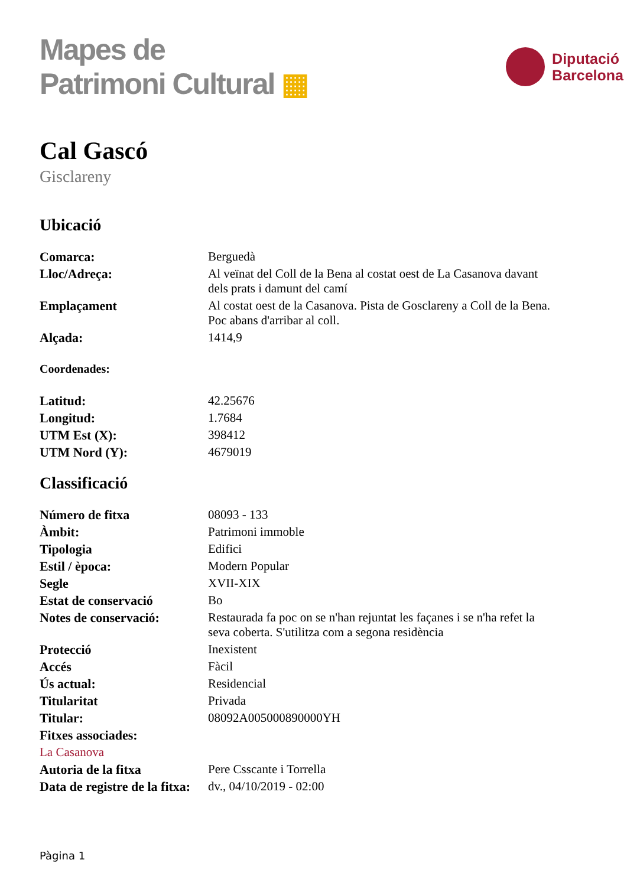Mapes de
Patrimoni Cultural ▦
Diputació
Barcelona
Cal Gascó
Gisclareny
Ubicació
| Comarca: | Berguedà |
| Lloc/Adreça: | Al veïnat del Coll de la Bena al costat oest de La Casanova davant dels prats i damunt del camí |
| Emplaçament | Al costat oest de la Casanova. Pista de Gosclareny a Coll de la Bena. Poc abans d'arribar al coll. |
| Alçada: | 1414,9 |
Coordenades:
| Latitud: | 42.25676 |
| Longitud: | 1.7684 |
| UTM Est (X): | 398412 |
| UTM Nord (Y): | 4679019 |
Classificació
| Número de fitxa | 08093 - 133 |
| Àmbit: | Patrimoni immoble |
| Tipologia | Edifici |
| Estil / època: | Modern Popular |
| Segle | XVII-XIX |
| Estat de conservació | Bo |
| Notes de conservació: | Restaurada fa poc on se n'han rejuntat les façanes i se n'ha refet la seva coberta. S'utilitza com a segona residència |
| Protecció | Inexistent |
| Accés | Fàcil |
| Ús actual: | Residencial |
| Titularitat | Privada |
| Titular: | 08092A005000890000YH |
| Fitxes associades: | |
| La Casanova | |
| Autoria de la fitxa | Pere Csscante i Torrella |
| Data de registre de la fitxa: | dv., 04/10/2019 - 02:00 |
Pàgina 1